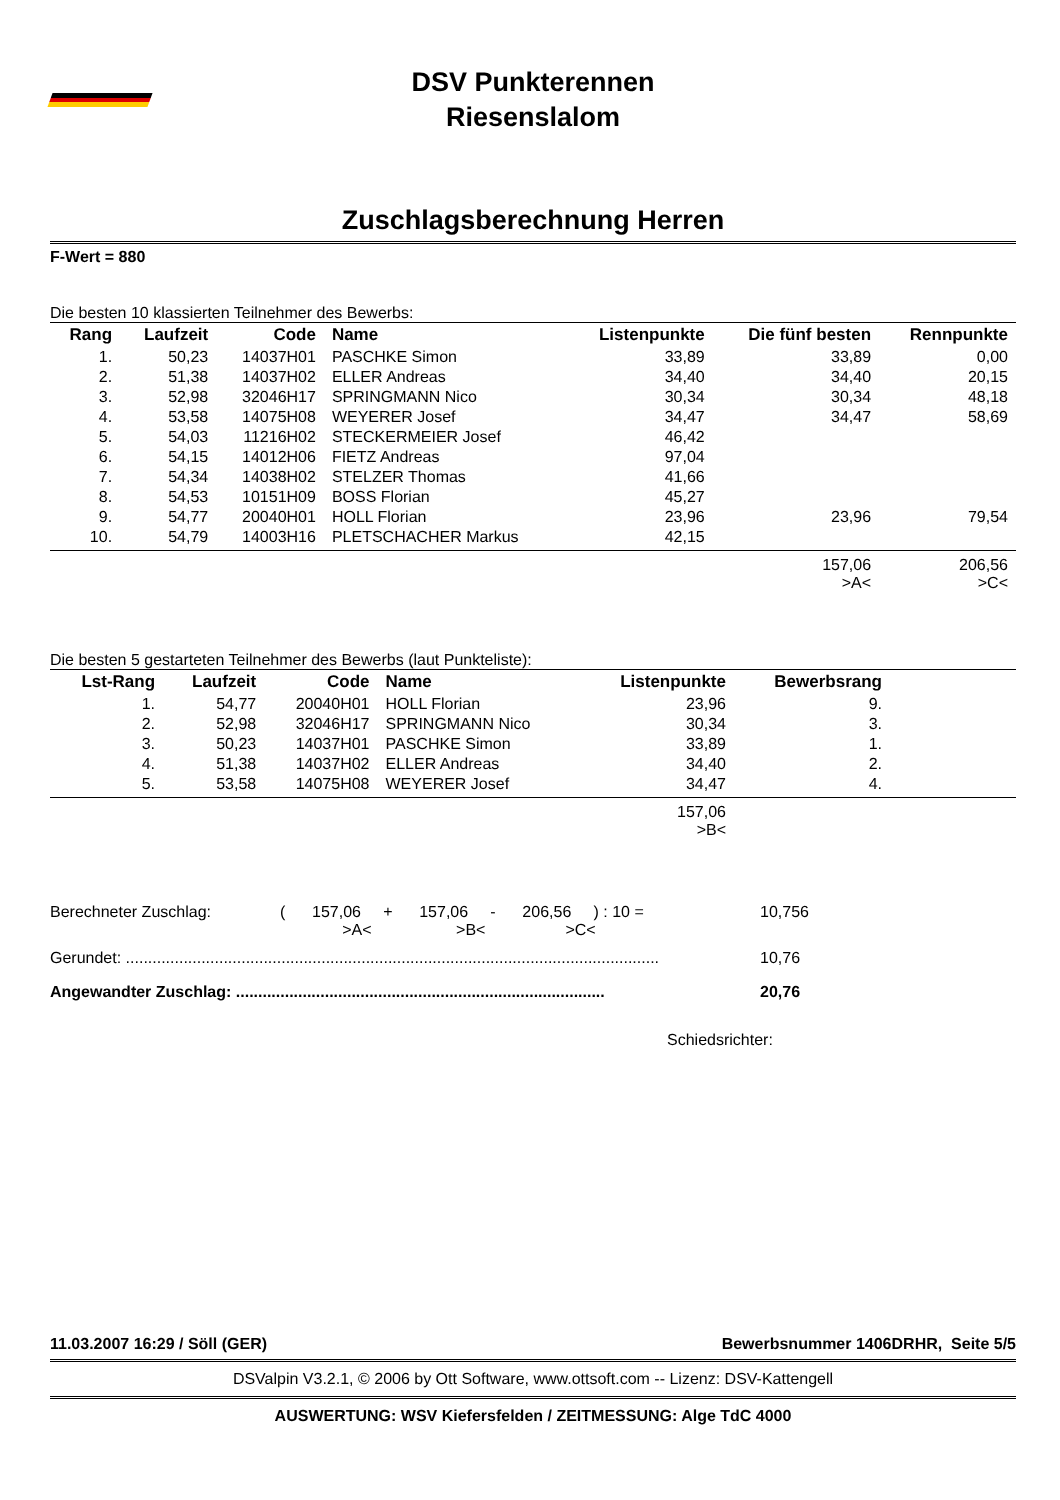DSV Punkterennen
Riesenslalom
Zuschlagsberechnung Herren
F-Wert = 880
Die besten 10 klassierten Teilnehmer des Bewerbs:
| Rang | Laufzeit | Code | Name | Listenpunkte | Die fünf besten | Rennpunkte |
| --- | --- | --- | --- | --- | --- | --- |
| 1. | 50,23 | 14037H01 | PASCHKE Simon | 33,89 | 33,89 | 0,00 |
| 2. | 51,38 | 14037H02 | ELLER Andreas | 34,40 | 34,40 | 20,15 |
| 3. | 52,98 | 32046H17 | SPRINGMANN Nico | 30,34 | 30,34 | 48,18 |
| 4. | 53,58 | 14075H08 | WEYERER Josef | 34,47 | 34,47 | 58,69 |
| 5. | 54,03 | 11216H02 | STECKERMEIER Josef | 46,42 | | |
| 6. | 54,15 | 14012H06 | FIETZ Andreas | 97,04 | | |
| 7. | 54,34 | 14038H02 | STELZER Thomas | 41,66 | | |
| 8. | 54,53 | 10151H09 | BOSS Florian | 45,27 | | |
| 9. | 54,77 | 20040H01 | HOLL Florian | 23,96 | 23,96 | 79,54 |
| 10. | 54,79 | 14003H16 | PLETSCHACHER Markus | 42,15 | | |
| | | | | | 157,06 >A< | 206,56 >C< |
Die besten 5 gestarteten Teilnehmer des Bewerbs (laut Punkteliste):
| Lst-Rang | Laufzeit | Code | Name | Listenpunkte | Bewerbsrang | |
| --- | --- | --- | --- | --- | --- | --- |
| 1. | 54,77 | 20040H01 | HOLL Florian | 23,96 | 9. | |
| 2. | 52,98 | 32046H17 | SPRINGMANN Nico | 30,34 | 3. | |
| 3. | 50,23 | 14037H01 | PASCHKE Simon | 33,89 | 1. | |
| 4. | 51,38 | 14037H02 | ELLER Andreas | 34,40 | 2. | |
| 5. | 53,58 | 14075H08 | WEYERER Josef | 34,47 | 4. | |
| | | | | 157,06 >B< | | |
Berechneter Zuschlag: ( 157,06 + 157,06 - 206,56 ) : 10 =
>A< >B< >C< 10,756
Gerundet: ........................................................................................................................ 10,76
Angewandter Zuschlag: ................................................................................... 20,76
Schiedsrichter:
11.03.2007 16:29 / Söll (GER) Bewerbsnummer 1406DRHR, Seite 5/5
DSValpin V3.2.1, © 2006 by Ott Software, www.ottsoft.com -- Lizenz: DSV-Kattengell
AUSWERTUNG: WSV Kiefersfelden / ZEITMESSUNG: Alge TdC 4000